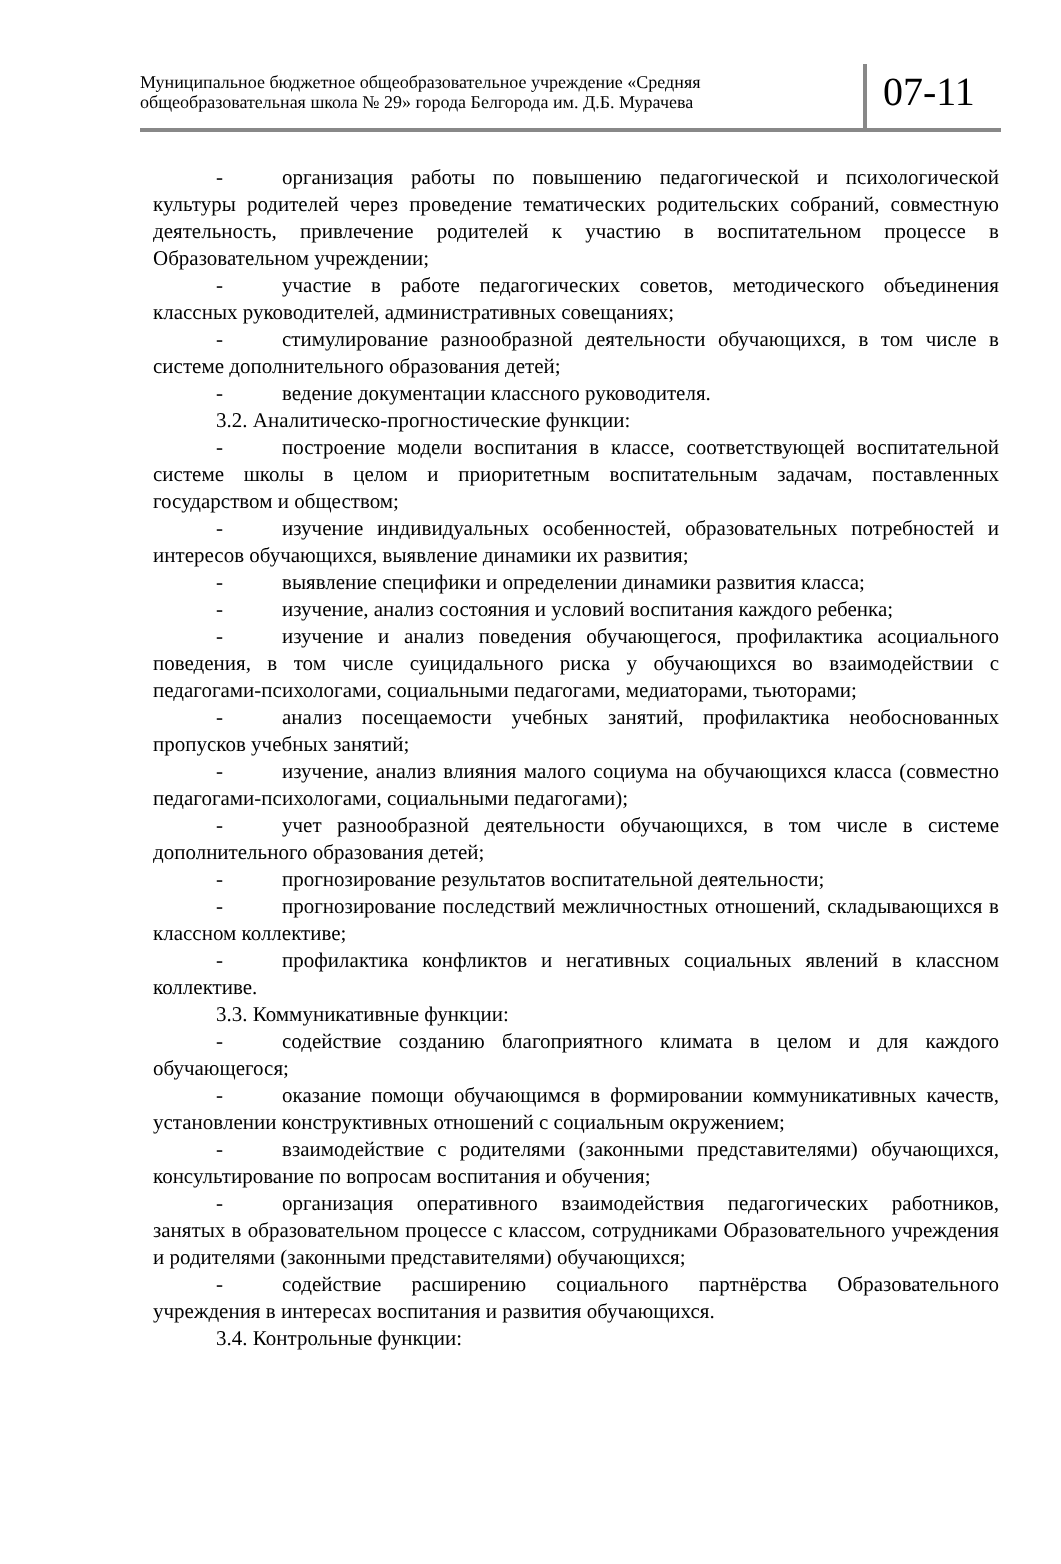Муниципальное бюджетное общеобразовательное учреждение «Средняя общеобразовательная школа № 29» города Белгорода им. Д.Б. Мурачева
07-11
- организация работы по повышению педагогической и психологической культуры родителей через проведение тематических родительских собраний, совместную деятельность, привлечение родителей к участию в воспитательном процессе в Образовательном учреждении;
- участие в работе педагогических советов, методического объединения классных руководителей, административных совещаниях;
- стимулирование разнообразной деятельности обучающихся, в том числе в системе дополнительного образования детей;
- ведение документации классного руководителя.
3.2. Аналитическо-прогностические функции:
- построение модели воспитания в классе, соответствующей воспитательной системе школы в целом и приоритетным воспитательным задачам, поставленных государством и обществом;
- изучение индивидуальных особенностей, образовательных потребностей и интересов обучающихся, выявление динамики их развития;
- выявление специфики и определении динамики развития класса;
- изучение, анализ состояния и условий воспитания каждого ребенка;
- изучение и анализ поведения обучающегося, профилактика асоциального поведения, в том числе суицидального риска у обучающихся во взаимодействии с педагогами-психологами, социальными педагогами, медиаторами, тьюторами;
- анализ посещаемости учебных занятий, профилактика необоснованных пропусков учебных занятий;
- изучение, анализ влияния малого социума на обучающихся класса (совместно педагогами-психологами, социальными педагогами);
- учет разнообразной деятельности обучающихся, в том числе в системе дополнительного образования детей;
- прогнозирование результатов воспитательной деятельности;
- прогнозирование последствий межличностных отношений, складывающихся в классном коллективе;
- профилактика конфликтов и негативных социальных явлений в классном коллективе.
3.3. Коммуникативные функции:
- содействие созданию благоприятного климата в целом и для каждого обучающегося;
- оказание помощи обучающимся в формировании коммуникативных качеств, установлении конструктивных отношений с социальным окружением;
- взаимодействие с родителями (законными представителями) обучающихся, консультирование по вопросам воспитания и обучения;
- организация оперативного взаимодействия педагогических работников, занятых в образовательном процессе с классом, сотрудниками Образовательного учреждения и родителями (законными представителями) обучающихся;
- содействие расширению социального партнёрства Образовательного учреждения в интересах воспитания и развития обучающихся.
3.4. Контрольные функции: